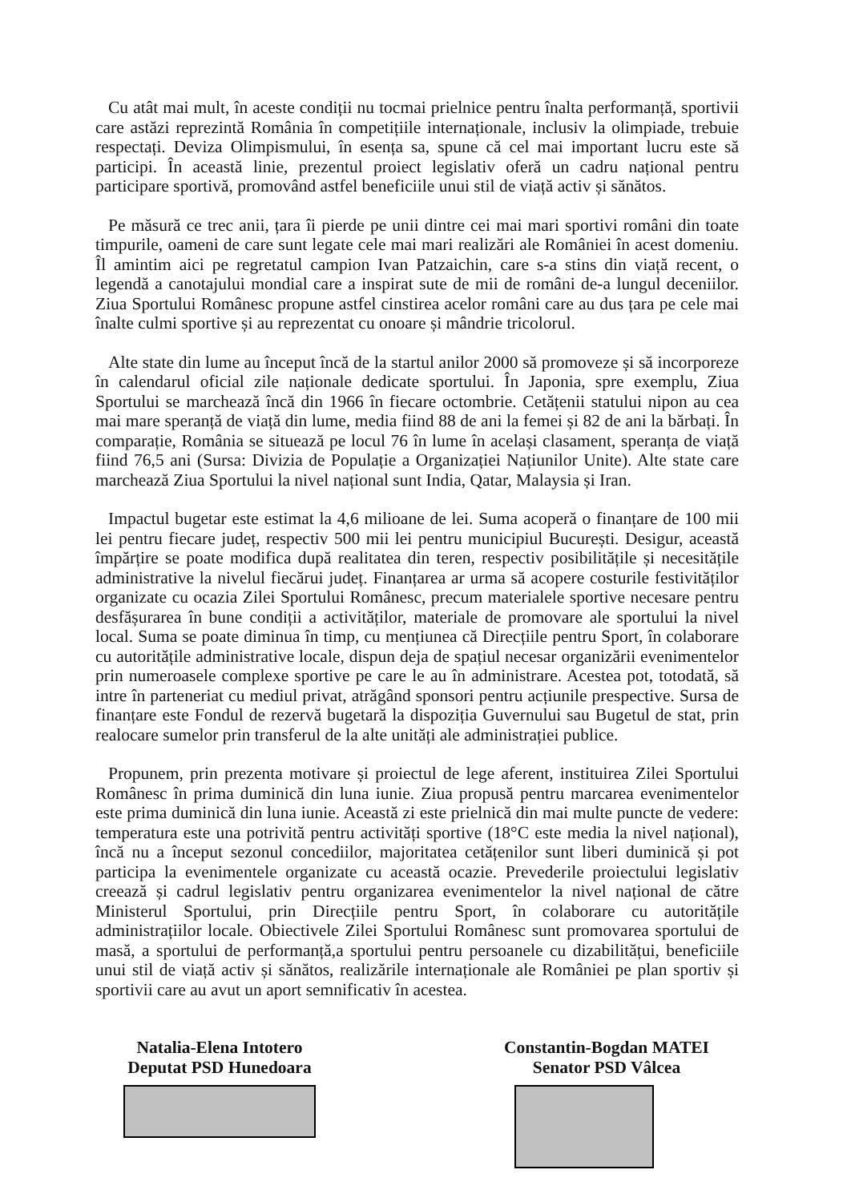Cu atât mai mult, în aceste condiții nu tocmai prielnice pentru înalta performanță, sportivii care astăzi reprezintă România în competițiile internaționale, inclusiv la olimpiade, trebuie respectați. Deviza Olimpismului, în esența sa, spune că cel mai important lucru este să participi. În această linie, prezentul proiect legislativ oferă un cadru național pentru participare sportivă, promovând astfel beneficiile unui stil de viață activ și sănătos.
Pe măsură ce trec anii, țara îi pierde pe unii dintre cei mai mari sportivi români din toate timpurile, oameni de care sunt legate cele mai mari realizări ale României în acest domeniu. Îl amintim aici pe regretatul campion Ivan Patzaichin, care s-a stins din viață recent, o legendă a canotajului mondial care a inspirat sute de mii de români de-a lungul deceniilor. Ziua Sportului Românesc propune astfel cinstirea acelor români care au dus țara pe cele mai înalte culmi sportive și au reprezentat cu onoare și mândrie tricolorul.
Alte state din lume au început încă de la startul anilor 2000 să promoveze și să incorporeze în calendarul oficial zile naționale dedicate sportului. În Japonia, spre exemplu, Ziua Sportului se marchează încă din 1966 în fiecare octombrie. Cetățenii statului nipon au cea mai mare speranță de viață din lume, media fiind 88 de ani la femei și 82 de ani la bărbați. În comparație, România se situează pe locul 76 în lume în același clasament, speranța de viață fiind 76,5 ani (Sursa: Divizia de Populație a Organizației Națiunilor Unite). Alte state care marchează Ziua Sportului la nivel național sunt India, Qatar, Malaysia și Iran.
Impactul bugetar este estimat la 4,6 milioane de lei. Suma acoperă o finanțare de 100 mii lei pentru fiecare județ, respectiv 500 mii lei pentru municipiul București. Desigur, această împărțire se poate modifica după realitatea din teren, respectiv posibilitățile și necesitățile administrative la nivelul fiecărui județ. Finanțarea ar urma să acopere costurile festivităților organizate cu ocazia Zilei Sportului Românesc, precum materialele sportive necesare pentru desfășurarea în bune condiții a activităților, materiale de promovare ale sportului la nivel local. Suma se poate diminua în timp, cu mențiunea că Direcțiile pentru Sport, în colaborare cu autoritățile administrative locale, dispun deja de spațiul necesar organizării evenimentelor prin numeroasele complexe sportive pe care le au în administrare. Acestea pot, totodată, să intre în parteneriat cu mediul privat, atrăgând sponsori pentru acțiunile prespective. Sursa de finanțare este Fondul de rezervă bugetară la dispoziția Guvernului sau Bugetul de stat, prin realocare sumelor prin transferul de la alte unități ale administrației publice.
Propunem, prin prezenta motivare și proiectul de lege aferent, instituirea Zilei Sportului Românesc în prima duminică din luna iunie. Ziua propusă pentru marcarea evenimentelor este prima duminică din luna iunie. Această zi este prielnică din mai multe puncte de vedere: temperatura este una potrivită pentru activități sportive (18°C este media la nivel național), încă nu a început sezonul concediilor, majoritatea cetățenilor sunt liberi duminică și pot participa la evenimentele organizate cu această ocazie. Prevederile proiectului legislativ creează și cadrul legislativ pentru organizarea evenimentelor la nivel național de către Ministerul Sportului, prin Direcțiile pentru Sport, în colaborare cu autoritățile administrațiilor locale. Obiectivele Zilei Sportului Românesc sunt promovarea sportului de masă, a sportului de performanță,a sportului pentru persoanele cu dizabilitățui, beneficiile unui stil de viață activ și sănătos, realizările internaționale ale României pe plan sportiv și sportivii care au avut un aport semnificativ în acestea.
Natalia-Elena Intotero
Deputat PSD Hunedoara
Constantin-Bogdan MATEI
Senator PSD Vâlcea